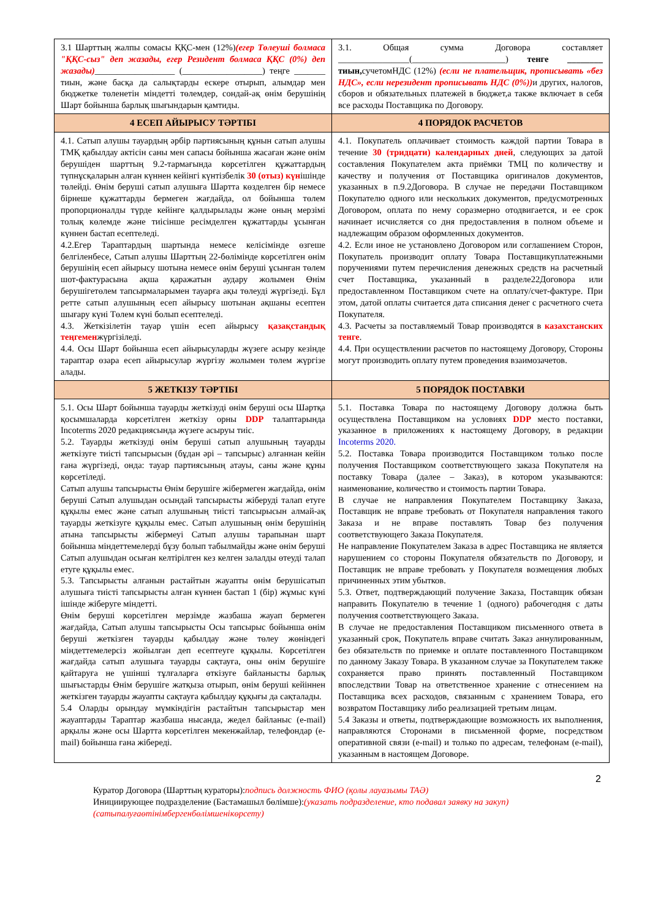| 3.1 Шарттың жалпы сомасы ҚҚС-мен (12%) (егер Төлеуші болмаса "ҚҚС-сыз" деп жазады, егер Резидент болмаса ҚҚС (0%) деп жазады) __________________ (__________________) теңге _______ тиын, және басқа да салықтарды ескере отырып, алымдар мен бюджетке төленетін міндетті төлемдер, сондай-ақ өнім берушінің Шарт бойынша барлық шығындарын қамтиды. | 3.1. Общая сумма Договора составляет ________________(_____________________) тенге ________ тиын, сучетомНДС (12%) (если не плательщик, прописывать «без НДС», если нерезидент прописывать НДС (0%)) и других, налогов, сборов и обязательных платежей в бюджет,а также включает в себя все расходы Поставщика по Договору. |
| 4 ЕСЕП АЙЫРЫСУ ТӘРТІБІ | 4 ПОРЯДОК РАСЧЕТОВ |
| 4.1. Сатып алушы тауардың әрбір партиясының құнын сатып алушы ТМҚ қабылдау актісін саны мен сапасы бойынша жасаған және өнім берушіден шарттың 9.2-тармағында көрсетілген құжаттардың түпнұсқаларын алған күннен кейінгі күнтізбелік 30 (отыз) күн ішінде төлейді. Өнім беруші сатып алушыға Шартта көзделген бір немесе бірнеше құжаттарды бермеген жағдайда, ол бойынша төлем пропорционалды түрде кейінге қалдырылады және оның мерзімі толық көлемде және тиісінше ресімделген құжаттарды ұсынған күннен бастап есептеледі. 4.2.Егер Тараптардың шартында немесе келісімінде өзгеше белгіленбесе, Сатып алушы Шарттың 22-бөлімінде көрсетілген өнім берушінің есеп айырысу шотына немесе өнім беруші ұсынған төлем шот-фактурасына ақша қаражатын аудару жолымен Өнім берушігетөлем тапсырмаларымен тауарға ақы төлеуді жүргізеді. Бұл ретте сатып алушының есеп айырысу шотынан ақшаны есептен шығару күні Төлем күні болып есептеледі. 4.3. Жеткізілетін тауар үшін есеп айырысу қазақстандық теңгемен жүргізіледі. 4.4. Осы Шарт бойынша есеп айырысуларды жүзеге асыру кезінде тараптар өзара есеп айырысулар жүргізу жолымен төлем жүргізе алады. | 4.1. Покупатель оплачивает стоимость каждой партии Товара в течение 30 (тридцати) календарных дней , следующих за датой составления Покупателем акта приёмки ТМЦ по количеству и качеству и получения от Поставщика оригиналов документов, указанных в п.9.2Договора. В случае не передачи Поставщиком Покупателю одного или нескольких документов, предусмотренных Договором, оплата по нему соразмерно отодвигается, и ее срок начинает исчисляется со дня предоставления в полном объеме и надлежащим образом оформленных документов. 4.2. Если иное не установлено Договором или соглашением Сторон, Покупатель производит оплату Товара Поставщикуплатежными поручениями путем перечисления денежных средств на расчетный счет Поставщика, указанный в разделе22Договора или предоставленном Поставщиком счете на оплату/счет-фактуре. При этом, датой оплаты считается дата списания денег с расчетного счета Покупателя. 4.3. Расчеты за поставляемый Товар производятся в казахстанских тенге . 4.4. При осуществлении расчетов по настоящему Договору, Стороны могут производить оплату путем проведения взаимозачетов. |
| 5 ЖЕТКІЗУ ТӘРТІБІ | 5 ПОРЯДОК ПОСТАВКИ |
| 5.1. Осы Шарт бойынша тауарды жеткізуді өнім беруші осы Шартқа қосымшаларда көрсетілген жеткізу орны DDP талаптарында Incoterms 2020 редакциясында жүзеге асыруы тиіс. 5.2. Тауарды жеткізуді өнім беруші сатып алушының тауарды жеткізуге тиісті тапсырысын (бұдан әрі – тапсырыс) алғаннан кейін ғана жүргізеді, онда: тауар партиясының атауы, саны және құны көрсетіледі. Сатып алушы тапсырысты Өнім берушіге жібермеген жағдайда, өнім беруші Сатып алушыдан осындай тапсырысты жіберуді талап етуге құқылы емес және сатып алушының тиісті тапсырысын алмай-ақ тауарды жеткізуге құқылы емес. Сатып алушының өнім берушінің атына тапсырысты жібермеуі Сатып алушы тарапынан шарт бойынша міндеттемелерді бұзу болып табылмайды және өнім беруші Сатып алушыдан осыған келтірілген кез келген залалды өтеуді талап етуге құқылы емес. 5.3. Тапсырысты алғанын растайтын жауапты өнім берушісатып алушыға тиісті тапсырысты алған күннен бастап 1 (бір) жұмыс күні ішінде жіберуге міндетті. Өнім беруші көрсетілген мерзімде жазбаша жауап бермеген жағдайда, Сатып алушы тапсырысты Осы тапсырыс бойынша өнім беруші жеткізген тауарды қабылдау және төлеу жөніндегі міндеттемелерсіз жойылған деп есептеуге құқылы. Көрсетілген жағдайда сатып алушыға тауарды сақтауға, оны өнім берушіге қайтаруға не үшінші тұлғаларға өткізуге байланысты барлық шығыстарды Өнім берушіге жатқыза отырып, өнім беруші кейіннен жеткізген тауарды жауапты сақтауға қабылдау құқығы да сақталады. 5.4 Оларды орындау мүмкіндігін растайтын тапсырыстар мен жауаптарды Тараптар жазбаша нысанда, жедел байланыс (e-mail) арқылы және осы Шартта көрсетілген мекенжайлар, телефондар (e-mail) бойынша ғана жібереді. | 5.1. Поставка Товара по настоящему Договору должна быть осуществлена Поставщиком на условиях DDP место поставки, указанное в приложениях к настоящему Договору, в редакции Incoterms 2020. 5.2. Поставка Товара производится Поставщиком только после получения Поставщиком соответствующего заказа Покупателя на поставку Товара (далее – Заказ), в котором указываются: наименование, количество и стоимость партии Товара. В случае не направления Покупателем Поставщику Заказа, Поставщик не вправе требовать от Покупателя направления такого Заказа и не вправе поставлять Товар без получения соответствующего Заказа Покупателя. Не направление Покупателем Заказа в адрес Поставщика не является нарушением со стороны Покупателя обязательств по Договору, и Поставщик не вправе требовать у Покупателя возмещения любых причиненных этим убытков. 5.3. Ответ, подтверждающий получение Заказа, Поставщик обязан направить Покупателю в течение 1 (одного) рабочегодня с даты получения соответствующего Заказа. В случае не предоставления Поставщиком письменного ответа в указанный срок, Покупатель вправе считать Заказ аннулированным, без обязательств по приемке и оплате поставленного Поставщиком по данному Заказу Товара. В указанном случае за Покупателем также сохраняется право принять поставленный Поставщиком впоследствии Товар на ответственное хранение с отнесением на Поставщика всех расходов, связанным с хранением Товара, его возвратом Поставщику либо реализацией третьим лицам. 5.4 Заказы и ответы, подтверждающие возможность их выполнения, направляются Сторонами в письменной форме, посредством оперативной связи (e-mail) и только по адресам, телефонам (e-mail), указанным в настоящем Договоре. |
2
Куратор Договора (Шарттың кураторы):подпись должность ФИО (қолы лауазымы ТАӘ)
Инициирующее подразделение (Бастамашыл бөлімше):(указать подразделение, кто подавал заявку на закуп)
(сатыпалуғаөтінімбергенбөлімшенікөрсету)